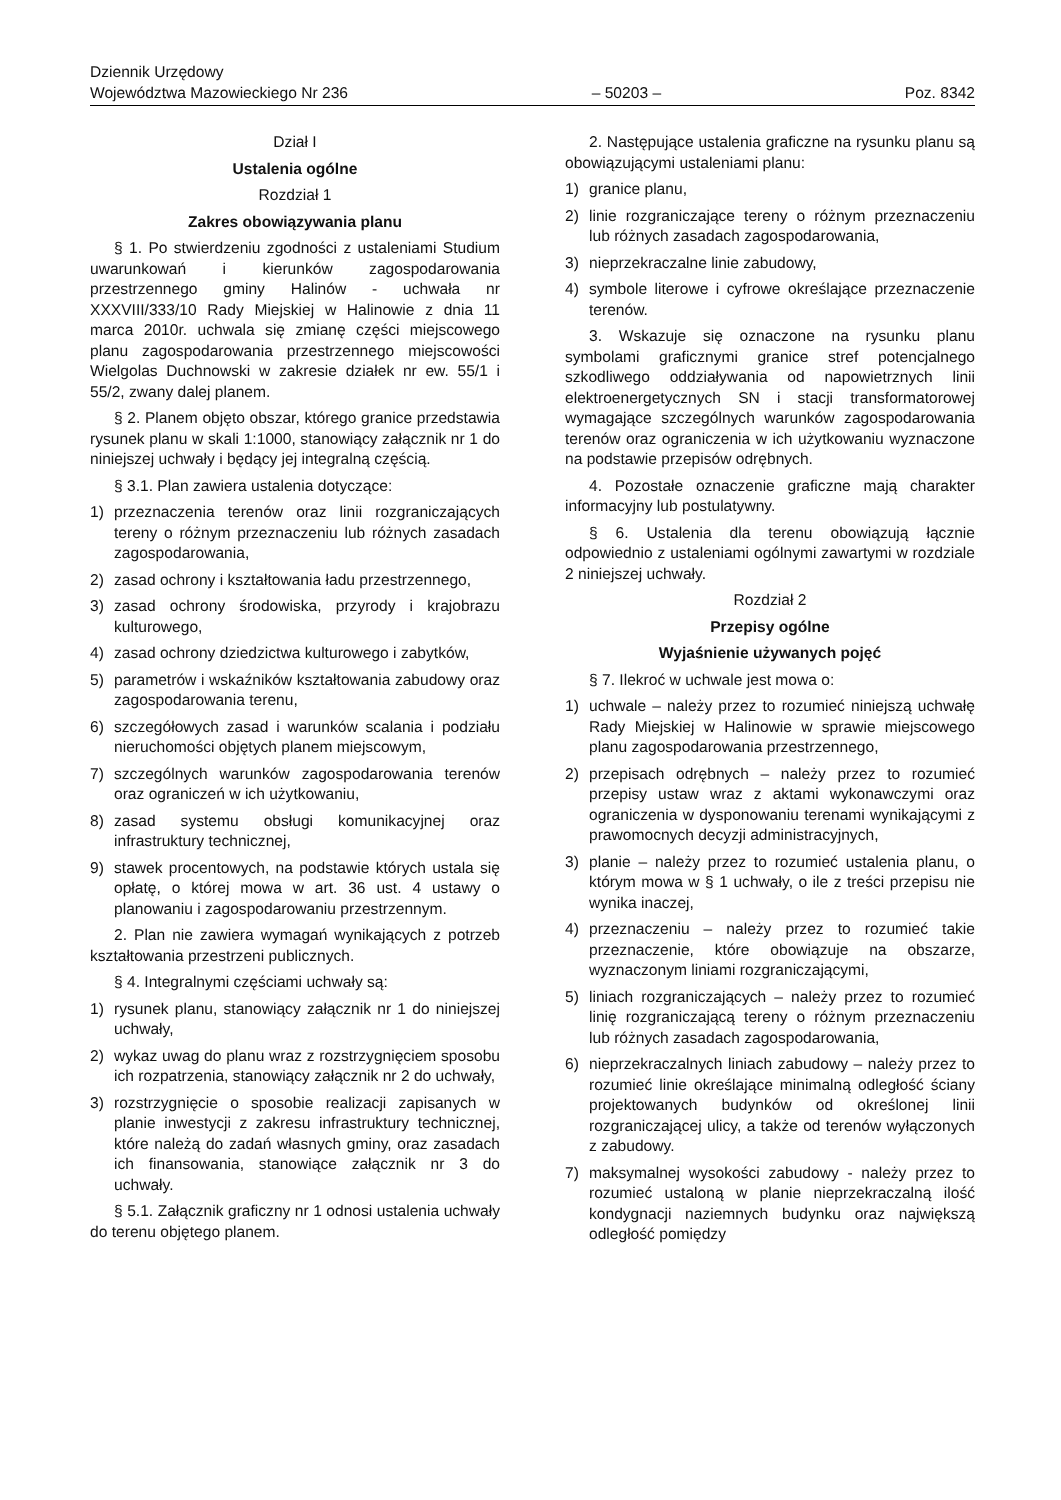Dziennik Urzędowy
Województwa Mazowieckiego Nr 236
– 50203 –
Poz. 8342
Dział I
Ustalenia ogólne
Rozdział 1
Zakres obowiązywania planu
§ 1. Po stwierdzeniu zgodności z ustaleniami Studium uwarunkowań i kierunków zagospodarowania przestrzennego gminy Halinów - uchwała nr XXXVIII/333/10 Rady Miejskiej w Halinowie z dnia 11 marca 2010r. uchwala się zmianę części miejscowego planu zagospodarowania przestrzennego miejscowości Wielgolas Duchnowski w zakresie działek nr ew. 55/1 i 55/2, zwany dalej planem.
§ 2. Planem objęto obszar, którego granice przedstawia rysunek planu w skali 1:1000, stanowiący załącznik nr 1 do niniejszej uchwały i będący jej integralną częścią.
§ 3.1. Plan zawiera ustalenia dotyczące:
1) przeznaczenia terenów oraz linii rozgraniczających tereny o różnym przeznaczeniu lub różnych zasadach zagospodarowania,
2) zasad ochrony i kształtowania ładu przestrzennego,
3) zasad ochrony środowiska, przyrody i krajobrazu kulturowego,
4) zasad ochrony dziedzictwa kulturowego i zabytków,
5) parametrów i wskaźników kształtowania zabudowy oraz zagospodarowania terenu,
6) szczegółowych zasad i warunków scalania i podziału nieruchomości objętych planem miejscowym,
7) szczególnych warunków zagospodarowania terenów oraz ograniczeń w ich użytkowaniu,
8) zasad systemu obsługi komunikacyjnej oraz infrastruktury technicznej,
9) stawek procentowych, na podstawie których ustala się opłatę, o której mowa w art. 36 ust. 4 ustawy o planowaniu i zagospodarowaniu przestrzennym.
2. Plan nie zawiera wymagań wynikających z potrzeb kształtowania przestrzeni publicznych.
§ 4. Integralnymi częściami uchwały są:
1) rysunek planu, stanowiący załącznik nr 1 do niniejszej uchwały,
2) wykaz uwag do planu wraz z rozstrzygnięciem sposobu ich rozpatrzenia, stanowiący załącznik nr 2 do uchwały,
3) rozstrzygnięcie o sposobie realizacji zapisanych w planie inwestycji z zakresu infrastruktury technicznej, które należą do zadań własnych gminy, oraz zasadach ich finansowania, stanowiące załącznik nr 3 do uchwały.
§ 5.1. Załącznik graficzny nr 1 odnosi ustalenia uchwały do terenu objętego planem.
2. Następujące ustalenia graficzne na rysunku planu są obowiązującymi ustaleniami planu:
1) granice planu,
2) linie rozgraniczające tereny o różnym przeznaczeniu lub różnych zasadach zagospodarowania,
3) nieprzekraczalne linie zabudowy,
4) symbole literowe i cyfrowe określające przeznaczenie terenów.
3. Wskazuje się oznaczone na rysunku planu symbolami graficznymi granice stref potencjalnego szkodliwego oddziaływania od napowietrznych linii elektroenergetycznych SN i stacji transformatorowej wymagające szczególnych warunków zagospodarowania terenów oraz ograniczenia w ich użytkowaniu wyznaczone na podstawie przepisów odrębnych.
4. Pozostałe oznaczenie graficzne mają charakter informacyjny lub postulatywny.
§ 6. Ustalenia dla terenu obowiązują łącznie odpowiednio z ustaleniami ogólnymi zawartymi w rozdziale 2 niniejszej uchwały.
Rozdział 2
Przepisy ogólne
Wyjaśnienie używanych pojęć
§ 7. Ilekroć w uchwale jest mowa o:
1) uchwale – należy przez to rozumieć niniejszą uchwałę Rady Miejskiej w Halinowie w sprawie miejscowego planu zagospodarowania przestrzennego,
2) przepisach odrębnych – należy przez to rozumieć przepisy ustaw wraz z aktami wykonawczymi oraz ograniczenia w dysponowaniu terenami wynikającymi z prawomocnych decyzji administracyjnych,
3) planie – należy przez to rozumieć ustalenia planu, o którym mowa w § 1 uchwały, o ile z treści przepisu nie wynika inaczej,
4) przeznaczeniu – należy przez to rozumieć takie przeznaczenie, które obowiązuje na obszarze, wyznaczonym liniami rozgraniczającymi,
5) liniach rozgraniczających – należy przez to rozumieć linię rozgraniczającą tereny o różnym przeznaczeniu lub różnych zasadach zagospodarowania,
6) nieprzekraczalnych liniach zabudowy – należy przez to rozumieć linie określające minimalną odległość ściany projektowanych budynków od określonej linii rozgraniczającej ulicy, a także od terenów wyłączonych z zabudowy.
7) maksymalnej wysokości zabudowy - należy przez to rozumieć ustaloną w planie nieprzekraczalną ilość kondygnacji naziemnych budynku oraz największą odległość pomiędzy